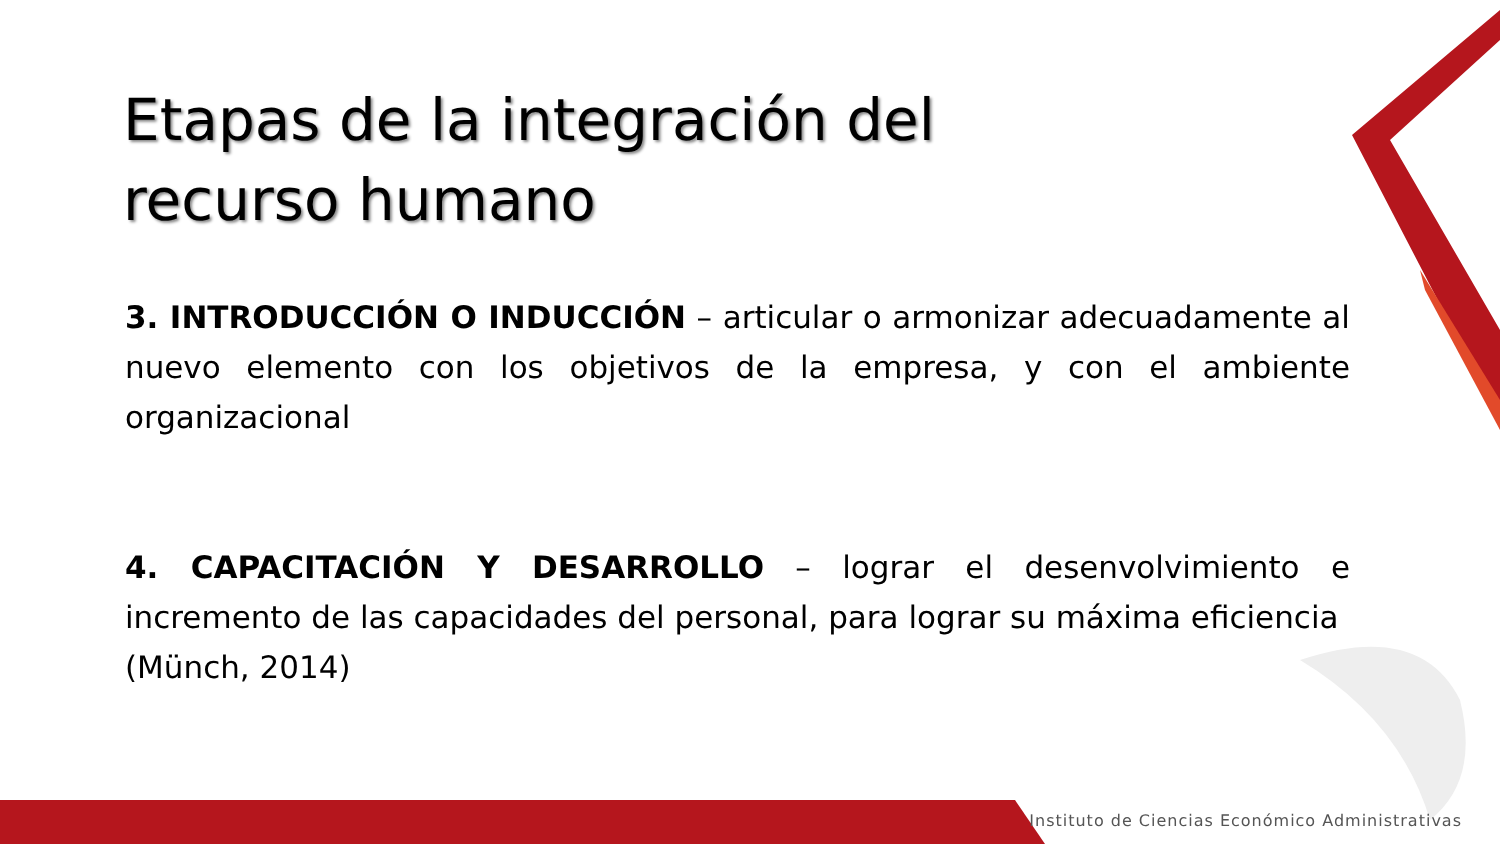Etapas de la integración del recurso humano
3. INTRODUCCIÓN O INDUCCIÓN – articular o armonizar adecuadamente al nuevo elemento con los objetivos de la empresa, y con el ambiente organizacional
4. CAPACITACIÓN Y DESARROLLO – lograr el desenvolvimiento e incremento de las capacidades del personal, para lograr su máxima eficiencia
(Münch, 2014)
Instituto de Ciencias Económico Administrativas